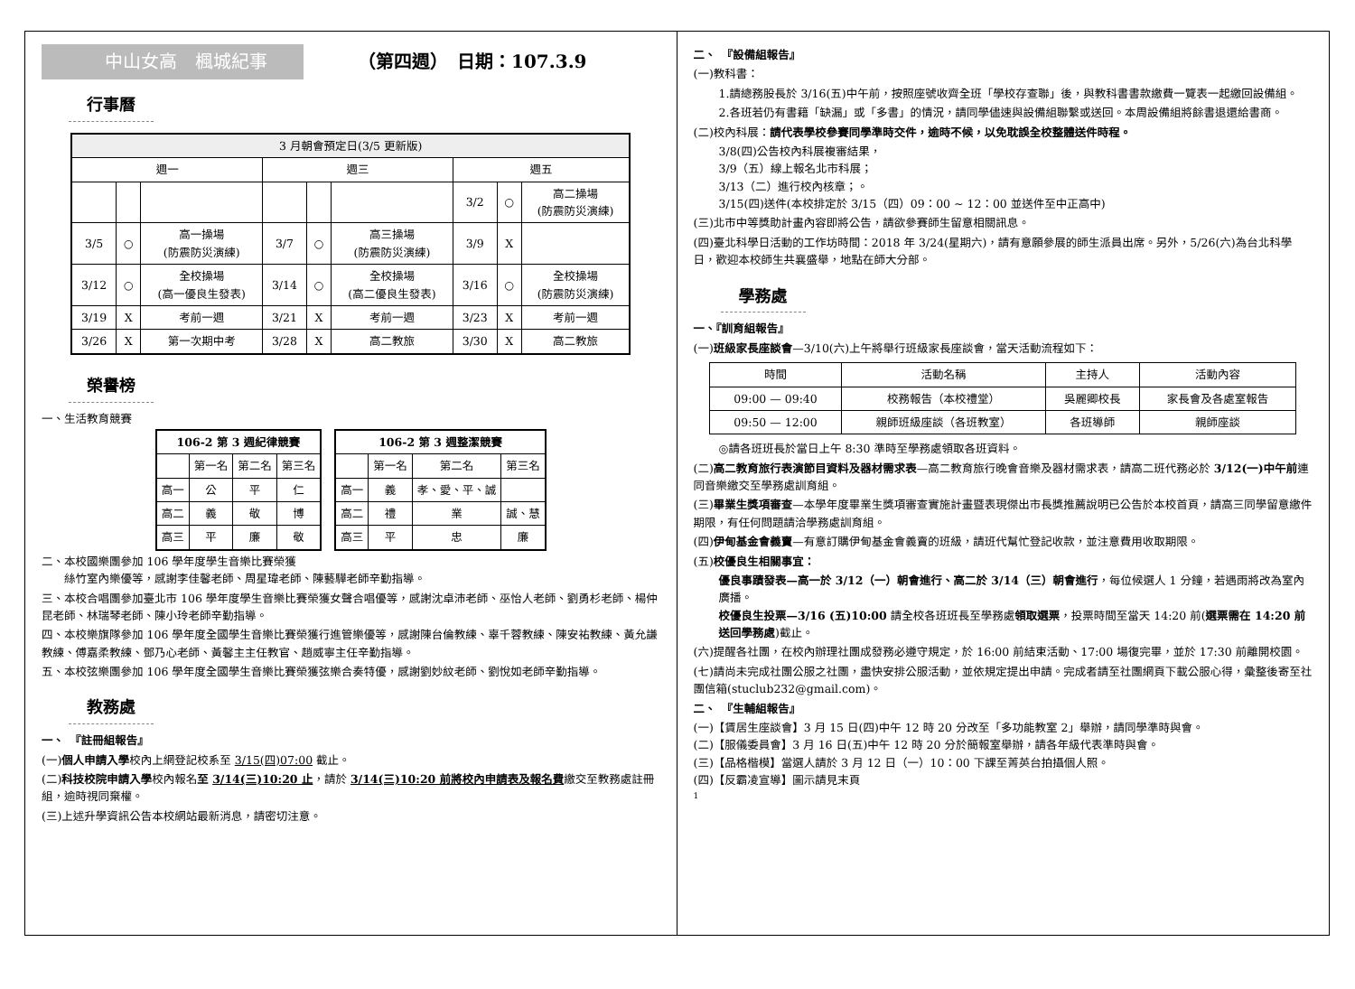中山女高　楓城紀事 （第四週）　日期：107.3.9
行事曆
| 3 月朝會預定日(3/5 更新版) | | | | | | | | |
| --- | --- | --- | --- | --- | --- | --- | --- | --- |
| 週一 | | | 週三 | | | 週五 | | |
| | | | | | | 3/2 | ○ | 高二操場 (防震防災演練) |
| 3/5 | ○ | 高一操場 (防震防災演練) | 3/7 | ○ | 高三操場 (防震防災演練) | 3/9 | X | |
| 3/12 | ○ | 全校操場 (高一優良生發表) | 3/14 | ○ | 全校操場 (高二優良生發表) | 3/16 | ○ | 全校操場 (防震防災演練) |
| 3/19 | X | 考前一週 | 3/21 | X | 考前一週 | 3/23 | X | 考前一週 |
| 3/26 | X | 第一次期中考 | 3/28 | X | 高二教旅 | 3/30 | X | 高二教旅 |
榮譽榜
一、生活教育競賽
| 106-2 第 3 週紀律競賽 | | | |
| --- | --- | --- | --- |
| | 第一名 | 第二名 | 第三名 |
| 高一 | 公 | 平 | 仁 |
| 高二 | 義 | 敬 | 博 |
| 高三 | 平 | 廉 | 敬 |
| 106-2 第 3 週整潔競賽 | | | |
| --- | --- | --- | --- |
| | 第一名 | 第二名 | 第三名 |
| 高一 | 義 | 孝、愛、平、誠 | |
| 高二 | 禮 | 業 | 誠、慧 |
| 高三 | 平 | 忠 | 廉 |
二、本校國樂團參加 106 學年度學生音樂比賽榮獲
　　絲竹室內樂優等，感謝李佳馨老師、周星瑋老師、陳藝驊老師辛勤指導。
三、本校合唱團參加臺北市 106 學年度學生音樂比賽榮獲女聲合唱優等，感謝沈卓沛老師、巫怡人老師、劉勇杉老師、楊仲昆老師、林瑞琴老師、陳小玲老師辛勤指導。
四、本校樂旗隊參加 106 學年度全國學生音樂比賽榮獲行進管樂優等，感謝陳台倫教練、辜千蓉教練、陳安祐教練、黃允謙教練、傅嘉柔教練、鄧乃心老師、黃馨主主任教官、趙威寧主任辛勤指導。
五、本校弦樂團參加 106 學年度全國學生音樂比賽榮獲弦樂合奏特優，感謝劉妙紋老師、劉悅如老師辛勤指導。
教務處
一、　『註冊組報告』
(一)個人申請入學校內上網登記校系至 3/15(四)07:00 截止。
(二)科技校院申請入學校內報名至 3/14(三)10:20 止，請於 3/14(三)10:20 前將校內申請表及報名費繳交至教務處註冊組，逾時視同棄權。
(三)上述升學資訊公告本校網站最新消息，請密切注意。
二、　『設備組報告』
(一)教科書：
1.請總務股長於 3/16(五)中午前，按照座號收齊全班「學校存查聯」後，與教科書書款繳費一覽表一起繳回設備組。
2.各班若仍有書籍「缺漏」或「多書」的情況，請同學儘速與設備組聯繫或送回。本周設備組將餘書退還給書商。
(二)校內科展：請代表學校參賽同學準時交件，逾時不候，以免耽誤全校整體送件時程。
3/8(四)公告校內科展複審結果，
3/9（五）線上報名北市科展；
3/13（二）進行校內核章；。
3/15(四)送件(本校排定於 3/15（四）09：00 ~ 12：00 並送件至中正高中)
(三)北市中等獎助計畫內容即將公告，請欲參賽師生留意相關訊息。
(四)臺北科學日活動的工作坊時間：2018 年 3/24(星期六)，請有意願參展的師生派員出席。另外，5/26(六)為台北科學日，歡迎本校師生共襄盛舉，地點在師大分部。
學務處
一、『訓育組報告』
(一)班級家長座談會—3/10(六)上午將舉行班級家長座談會，當天活動流程如下：
| 時間 | 活動名稱 | 主持人 | 活動內容 |
| 09:00 — 09:40 | 校務報告（本校禮堂） | 吳麗卿校長 | 家長會及各處室報告 |
| 09:50 — 12:00 | 親師班級座談（各班教室） | 各班導師 | 親師座談 |
◎請各班班長於當日上午 8:30 準時至學務處領取各班資料。
(二)高二教育旅行表演節目資料及器材需求表—高二教育旅行晚會音樂及器材需求表，請高二班代務必於 3/12(一)中午前連同音樂繳交至學務處訓育組。
(三)畢業生獎項審查—本學年度畢業生獎項審查實施計畫暨表現傑出市長獎推薦說明已公告於本校首頁，請高三同學留意繳件期限，有任何問題請洽學務處訓育組。
(四)伊甸基金會義賣—有意訂購伊甸基金會義賣的班級，請班代幫忙登記收款，並注意費用收取期限。
(五)校優良生相關事宜：
優良事蹟發表—高一於 3/12（一）朝會進行、高二於 3/14（三）朝會進行，每位候選人 1 分鐘，若遇雨將改為室內廣播。
校優良生投票—3/16 (五)10:00 請全校各班班長至學務處領取選票，投票時間至當天 14:20 前(選票需在 14:20 前送回學務處)截止。
(六)提醒各社團，在校內辦理社團成發務必遵守規定，於 16:00 前結束活動、17:00 場復完畢，並於 17:30 前離開校園。
(七)請尚未完成社團公服之社團，盡快安排公服活動，並依規定提出申請。完成者請至社團網頁下載公服心得，彙整後寄至社團信箱(stuclub232@gmail.com)。
二、　『生輔組報告』
(一)【賃居生座談會】3 月 15 日(四)中午 12 時 20 分改至「多功能教室 2」舉辦，請同學準時與會。
(二)【服儀委員會】3 月 16 日(五)中午 12 時 20 分於簡報室舉辦，請各年級代表準時與會。
(三)【品格楷模】當選人請於 3 月 12 日（一）10：00 下課至菁英台拍攝個人照。
(四)【反霸凌宣導】圖示請見末頁
1